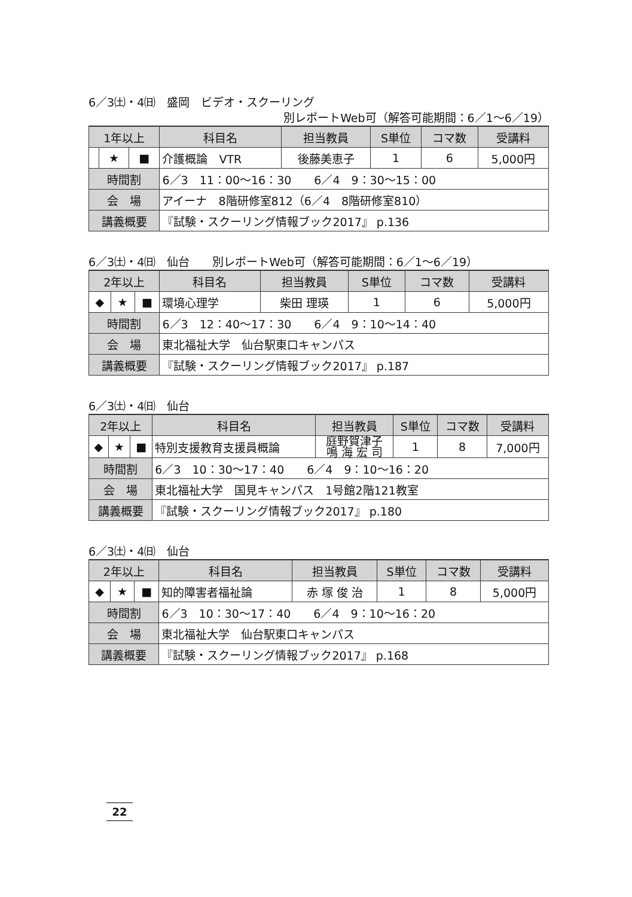6／3㈯・4㈰　盛岡　ビデオ・スクーリング
別レポートWeb可（解答可能期間：6／1～6／19）
| 1年以上 | | | 科目名 | 担当教員 | S単位 | コマ数 | 受講料 |
| --- | --- | --- | --- | --- | --- | --- | --- |
| | ★ | ■ | 介護概論 VTR | 後藤美恵子 | 1 | 6 | 5,000円 |
| 時間割 | | | 6／3 11：00～16：30 6／4 9：30～15：00 | | | | |
| 会 場 | | | アイーナ 8階研修室812（6／4 8階研修室810） | | | | |
| 講義概要 | | | 『試験・スクーリング情報ブック2017』 p.136 | | | | |
6／3㈯・4㈰　仙台　　別レポートWeb可（解答可能期間：6／1～6／19）
| 2年以上 | | | 科目名 | 担当教員 | S単位 | コマ数 | 受講料 |
| --- | --- | --- | --- | --- | --- | --- | --- |
| ◆ | ★ | ■ | 環境心理学 | 柴田 理瑛 | 1 | 6 | 5,000円 |
| 時間割 | | | 6／3 12：40～17：30 6／4 9：10～14：40 | | | | |
| 会 場 | | | 東北福祉大学 仙台駅東口キャンパス | | | | |
| 講義概要 | | | 『試験・スクーリング情報ブック2017』 p.187 | | | | |
6／3㈯・4㈰　仙台
| 2年以上 | | | 科目名 | 担当教員 | S単位 | コマ数 | 受講料 |
| --- | --- | --- | --- | --- | --- | --- | --- |
| ◆ | ★ | ■ | 特別支援教育支援員概論 | 庭野賀津子 鳴 海 宏 司 | 1 | 8 | 7,000円 |
| 時間割 | | | 6／3 10：30～17：40 6／4 9：10～16：20 | | | | |
| 会 場 | | | 東北福祉大学 国見キャンパス 1号館2階121教室 | | | | |
| 講義概要 | | | 『試験・スクーリング情報ブック2017』 p.180 | | | | |
6／3㈯・4㈰　仙台
| 2年以上 | | | 科目名 | 担当教員 | S単位 | コマ数 | 受講料 |
| --- | --- | --- | --- | --- | --- | --- | --- |
| ◆ | ★ | ■ | 知的障害者福祉論 | 赤 塚 俊 治 | 1 | 8 | 5,000円 |
| 時間割 | | | 6／3 10：30～17：40 6／4 9：10～16：20 | | | | |
| 会 場 | | | 東北福祉大学 仙台駅東口キャンパス | | | | |
| 講義概要 | | | 『試験・スクーリング情報ブック2017』 p.168 | | | | |
22